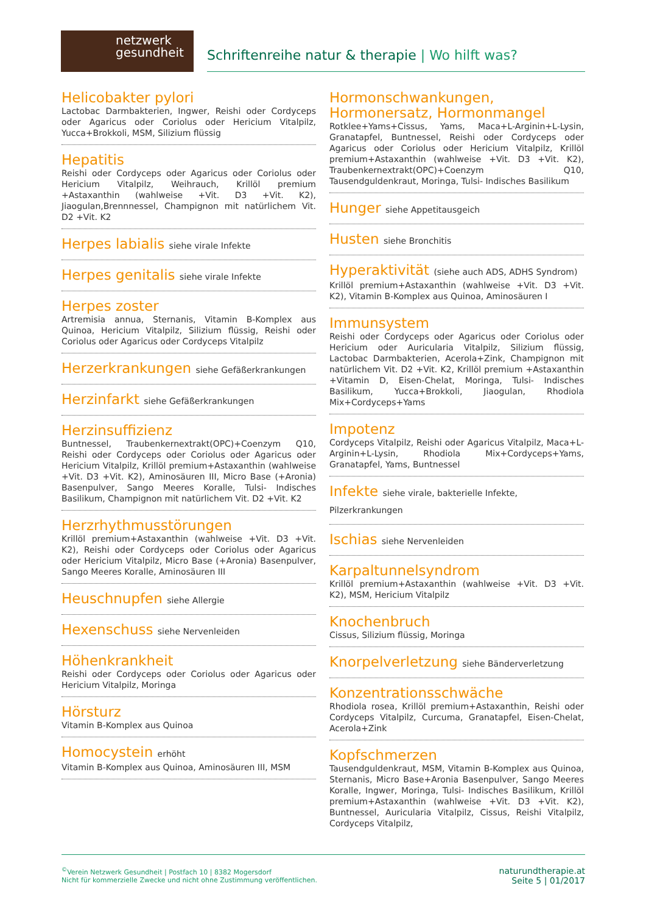netzwerk
gesundheit
Schriftenreihe natur & therapie | Wo hilft was?
Helicobakter pylori
Lactobac Darmbakterien, Ingwer, Reishi oder Cordyceps oder Agaricus oder Coriolus oder Hericium Vitalpilz, Yucca+Brokkoli, MSM, Silizium flüssig
Hepatitis
Reishi oder Cordyceps oder Agaricus oder Coriolus oder Hericium Vitalpilz, Weihrauch, Krillöl premium +Astaxanthin (wahlweise +Vit. D3 +Vit. K2), Jiaogulan,Brennnessel, Champignon mit natürlichem Vit. D2 +Vit. K2
Herpes labialis siehe virale Infekte
Herpes genitalis siehe virale Infekte
Herpes zoster
Artremisia annua, Sternanis, Vitamin B-Komplex aus Quinoa, Hericium Vitalpilz, Silizium flüssig, Reishi oder Coriolus oder Agaricus oder Cordyceps Vitalpilz
Herzerkrankungen siehe Gefäßerkrankungen
Herzinfarkt siehe Gefäßerkrankungen
Herzinsuffizienz
Buntnessel, Traubenkernextrakt(OPC)+Coenzym Q10, Reishi oder Cordyceps oder Coriolus oder Agaricus oder Hericium Vitalpilz, Krillöl premium+Astaxanthin (wahlweise +Vit. D3 +Vit. K2), Aminosäuren III, Micro Base (+Aronia) Basenpulver, Sango Meeres Koralle, Tulsi- Indisches Basilikum, Champignon mit natürlichem Vit. D2 +Vit. K2
Herzrhythmusstörungen
Krillöl premium+Astaxanthin (wahlweise +Vit. D3 +Vit. K2), Reishi oder Cordyceps oder Coriolus oder Agaricus oder Hericium Vitalpilz, Micro Base (+Aronia) Basenpulver, Sango Meeres Koralle, Aminosäuren III
Heuschnupfen siehe Allergie
Hexenschuss siehe Nervenleiden
Höhenkrankheit
Reishi oder Cordyceps oder Coriolus oder Agaricus oder Hericium Vitalpilz, Moringa
Hörsturz
Vitamin B-Komplex aus Quinoa
Homocystein erhöht
Vitamin B-Komplex aus Quinoa, Aminosäuren III, MSM
Hormonschwankungen, Hormonersatz, Hormonmangel
Rotklee+Yams+Cissus, Yams, Maca+L-Arginin+L-Lysin, Granatapfel, Buntnessel, Reishi oder Cordyceps oder Agaricus oder Coriolus oder Hericium Vitalpilz, Krillöl premium+Astaxanthin (wahlweise +Vit. D3 +Vit. K2), Traubenkernextrakt(OPC)+Coenzym Q10, Tausendguldenkraut, Moringa, Tulsi- Indisches Basilikum
Hunger siehe Appetitausgeich
Husten siehe Bronchitis
Hyperaktivität (siehe auch ADS, ADHS Syndrom)
Krillöl premium+Astaxanthin (wahlweise +Vit. D3 +Vit. K2), Vitamin B-Komplex aus Quinoa, Aminosäuren I
Immunsystem
Reishi oder Cordyceps oder Agaricus oder Coriolus oder Hericium oder Auricularia Vitalpilz, Silizium flüssig, Lactobac Darmbakterien, Acerola+Zink, Champignon mit natürlichem Vit. D2 +Vit. K2, Krillöl premium +Astaxanthin +Vitamin D, Eisen-Chelat, Moringa, Tulsi- Indisches Basilikum, Yucca+Brokkoli, Jiaogulan, Rhodiola Mix+Cordyceps+Yams
Impotenz
Cordyceps Vitalpilz, Reishi oder Agaricus Vitalpilz, Maca+L-Arginin+L-Lysin, Rhodiola Mix+Cordyceps+Yams, Granatapfel, Yams, Buntnessel
Infekte siehe virale, bakterielle Infekte, Pilzerkrankungen
Ischias siehe Nervenleiden
Karpaltunnelsyndrom
Krillöl premium+Astaxanthin (wahlweise +Vit. D3 +Vit. K2), MSM, Hericium Vitalpilz
Knochenbruch
Cissus, Silizium flüssig, Moringa
Knorpelverletzung siehe Bänderverletzung
Konzentrationsschwäche
Rhodiola rosea, Krillöl premium+Astaxanthin, Reishi oder Cordyceps Vitalpilz, Curcuma, Granatapfel, Eisen-Chelat, Acerola+Zink
Kopfschmerzen
Tausendguldenkraut, MSM, Vitamin B-Komplex aus Quinoa, Sternanis, Micro Base+Aronia Basenpulver, Sango Meeres Koralle, Ingwer, Moringa, Tulsi- Indisches Basilikum, Krillöl premium+Astaxanthin (wahlweise +Vit. D3 +Vit. K2), Buntnessel, Auricularia Vitalpilz, Cissus, Reishi Vitalpilz, Cordyceps Vitalpilz,
<sup>©</sup>Verein Netzwerk Gesundheit | Postfach 10 | 8382 Mogersdorf
Nicht für kommerzielle Zwecke und nicht ohne Zustimmung veröffentlichen.
naturundtherapie.at
Seite 5 | 01/2017